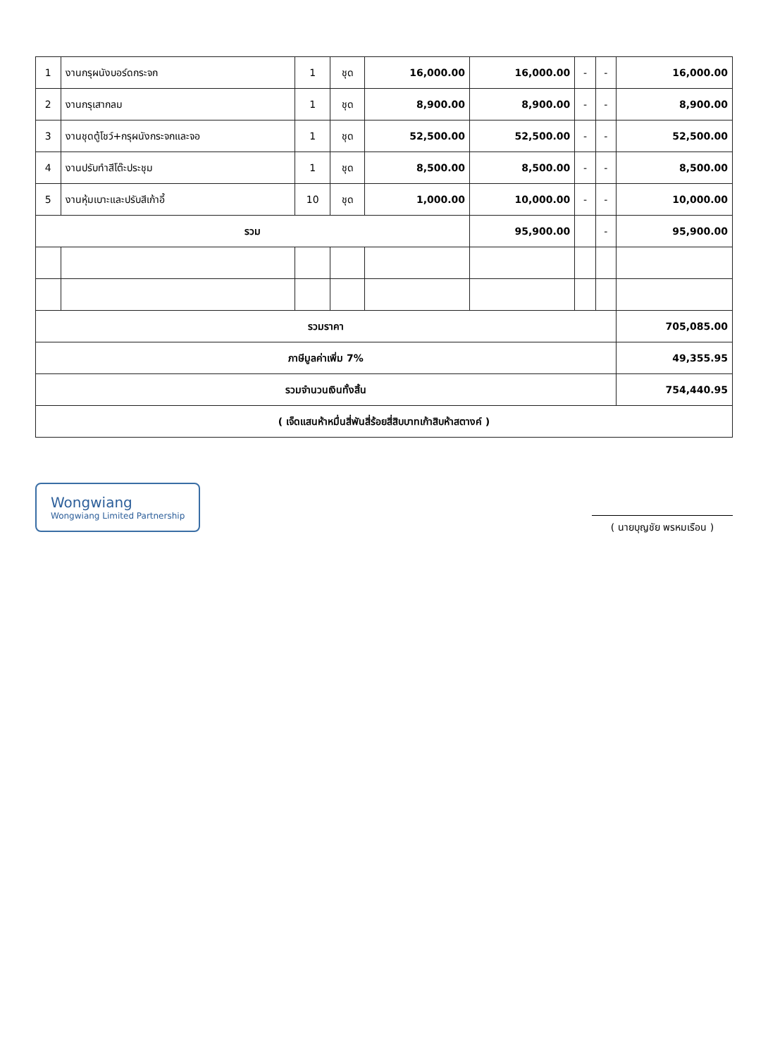| 1 | งานกรุผนังบอร์ดกระจก | 1 | ชุด | 16,000.00 | 16,000.00 | - | - | 16,000.00 |
| 2 | งานกรุเสากลม | 1 | ชุด | 8,900.00 | 8,900.00 | - | - | 8,900.00 |
| 3 | งานชุดตู้โชว์+กรุผนังกระจกและจอ | 1 | ชุด | 52,500.00 | 52,500.00 | - | - | 52,500.00 |
| 4 | งานปรับทำสีโต๊ะประชุม | 1 | ชุด | 8,500.00 | 8,500.00 | - | - | 8,500.00 |
| 5 | งานหุ้มเบาะและปรับสีเก้าอี้ | 10 | ชุด | 1,000.00 | 10,000.00 | - | - | 10,000.00 |
| รวม | | | | | 95,900.00 | | - | 95,900.00 |
| รวมราคา | | | | | | | | 705,085.00 |
| ภาษีมูลค่าเพิ่ม 7% | | | | | | | | 49,355.95 |
| รวมจำนวนเงินทั้งสิ้น | | | | | | | | 754,440.95 |
| ( เจ็ดแสนห้าหมื่นสี่พันสี่ร้อยสี่สิบบาทเก้าสิบห้าสตางค์ ) | | | | | | | | |
Wongwiang
Wongwiang Limited Partnership
( นายบุญชัย พรหมเรือน )